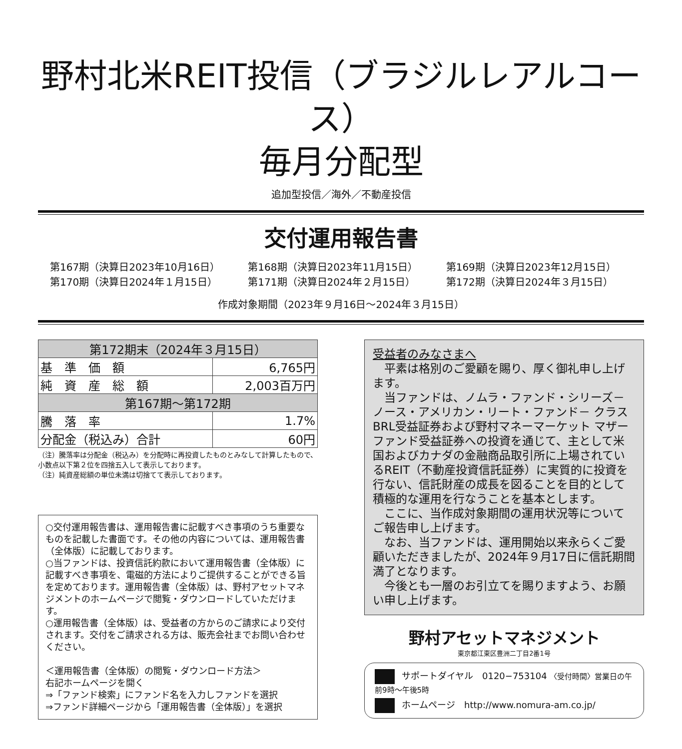野村北米REIT投信（ブラジルレアルコース）
毎月分配型
追加型投信／海外／不動産投信
交付運用報告書
第167期（決算日2023年10月16日）
第168期（決算日2023年11月15日）
第169期（決算日2023年12月15日）
第170期（決算日2024年１月15日）
第171期（決算日2024年２月15日）
第172期（決算日2024年３月15日）
作成対象期間（2023年９月16日～2024年３月15日）
| 第172期末（2024年３月15日） | |
| --- | --- |
| 基 準 価 額 | 6,765円 |
| 純 資 産 総 額 | 2,003百万円 |
| 第167期～第172期 | |
| 騰 落 率 | 1.7% |
| 分配金（税込み）合計 | 60円 |
（注）騰落率は分配金（税込み）を分配時に再投資したものとみなして計算したもので、小数点以下第２位を四捨五入して表示しております。
（注）純資産総額の単位未満は切捨てて表示しております。
○交付運用報告書は、運用報告書に記載すべき事項のうち重要なものを記載した書面です。その他の内容については、運用報告書（全体版）に記載しております。
○当ファンドは、投資信託約款において運用報告書（全体版）に記載すべき事項を、電磁的方法によりご提供することができる旨を定めております。運用報告書（全体版）は、野村アセットマネジメントのホームページで閲覧・ダウンロードしていただけます。
○運用報告書（全体版）は、受益者の方からのご請求により交付されます。交付をご請求される方は、販売会社までお問い合わせください。
＜運用報告書（全体版）の閲覧・ダウンロード方法＞
右記ホームページを開く
⇒「ファンド検索」にファンド名を入力しファンドを選択
⇒ファンド詳細ページから「運用報告書（全体版）」を選択
受益者のみなさまへ
平素は格別のご愛顧を賜り、厚く御礼申し上げます。
当ファンドは、ノムラ・ファンド・シリーズ－ノース・アメリカン・リート・ファンド－ クラスBRL受益証券および野村マネーマーケット マザーファンド受益証券への投資を通じて、主として米国およびカナダの金融商品取引所に上場されているREIT（不動産投資信託証券）に実質的に投資を行ない、信託財産の成長を図ることを目的として積極的な運用を行なうことを基本とします。
ここに、当作成対象期間の運用状況等についてご報告申し上げます。
なお、当ファンドは、運用開始以来永らくご愛顧いただきましたが、2024年９月17日に信託期間満了となります。
今後とも一層のお引立てを賜りますよう、お願い申し上げます。
野村アセットマネジメント
東京都江東区豊洲二丁目2番1号
サポートダイヤル　0120−753104 〈受付時間〉営業日の午前9時～午後5時
ホームページ　http://www.nomura-am.co.jp/